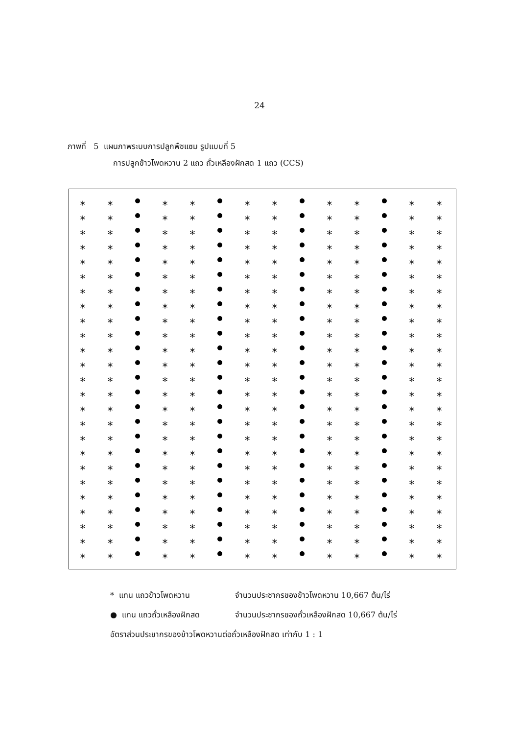24
ภาพที่ 5 แผนภาพระบบการปลูกพืชแซม รูปแบบที่ 5
การปลูกข้าวโพดหวาน 2 แถว ถั่วเหลืองฝักสด 1 แถว (CCS)
*
* แทน แถวข้าวโพดหวาน จำนวนประชากรของข้าวโพดหวาน 10,667 ต้น/ไร่
● แทน แถวถั่วเหลืองฝักสด จำนวนประชากรของถั่วเหลืองฝักสด 10,667 ต้น/ไร่
อัตราส่วนประชากรของข้าวโพดหวานต่อถั่วเหลืองฝักสด เท่ากับ 1 : 1